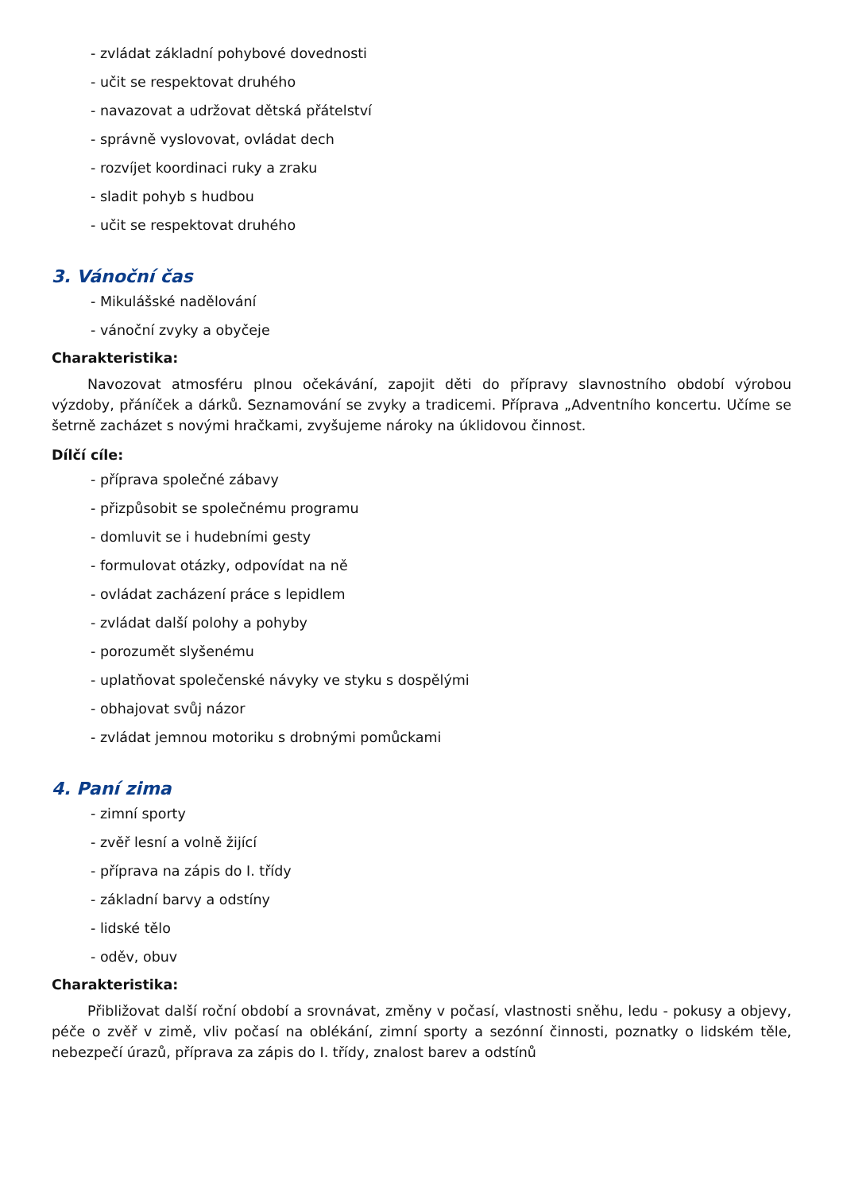- zvládat základní pohybové dovednosti
- učit se respektovat druhého
- navazovat a udržovat dětská přátelství
- správně vyslovovat, ovládat dech
- rozvíjet koordinaci ruky a zraku
- sladit pohyb s hudbou
- učit se respektovat druhého
3. Vánoční čas
- Mikulášské nadělování
- vánoční zvyky a obyčeje
Charakteristika:
Navozovat atmosféru plnou očekávání, zapojit děti do přípravy slavnostního období výrobou výzdoby, přáníček a dárků. Seznamování se zvyky a tradicemi. Příprava „Adventního koncertu. Učíme se šetrně zacházet s novými hračkami, zvyšujeme nároky na úklidovou činnost.
Dílčí cíle:
- příprava společné zábavy
- přizpůsobit se společnému programu
- domluvit se i hudebními gesty
- formulovat otázky, odpovídat na ně
- ovládat zacházení práce s lepidlem
- zvládat další polohy a pohyby
- porozumět slyšenému
- uplatňovat společenské návyky ve styku s dospělými
- obhajovat svůj názor
- zvládat jemnou motoriku s drobnými pomůckami
4. Paní zima
- zimní sporty
- zvěř lesní a volně žijící
- příprava na zápis do I. třídy
- základní barvy a odstíny
- lidské tělo
- oděv, obuv
Charakteristika:
Přibližovat další roční období a srovnávat, změny v počasí, vlastnosti sněhu, ledu - pokusy a objevy, péče o zvěř v zimě, vliv počasí na oblékání, zimní sporty a sezónní činnosti, poznatky o lidském těle, nebezpečí úrazů, příprava za zápis do I. třídy, znalost barev a odstínů